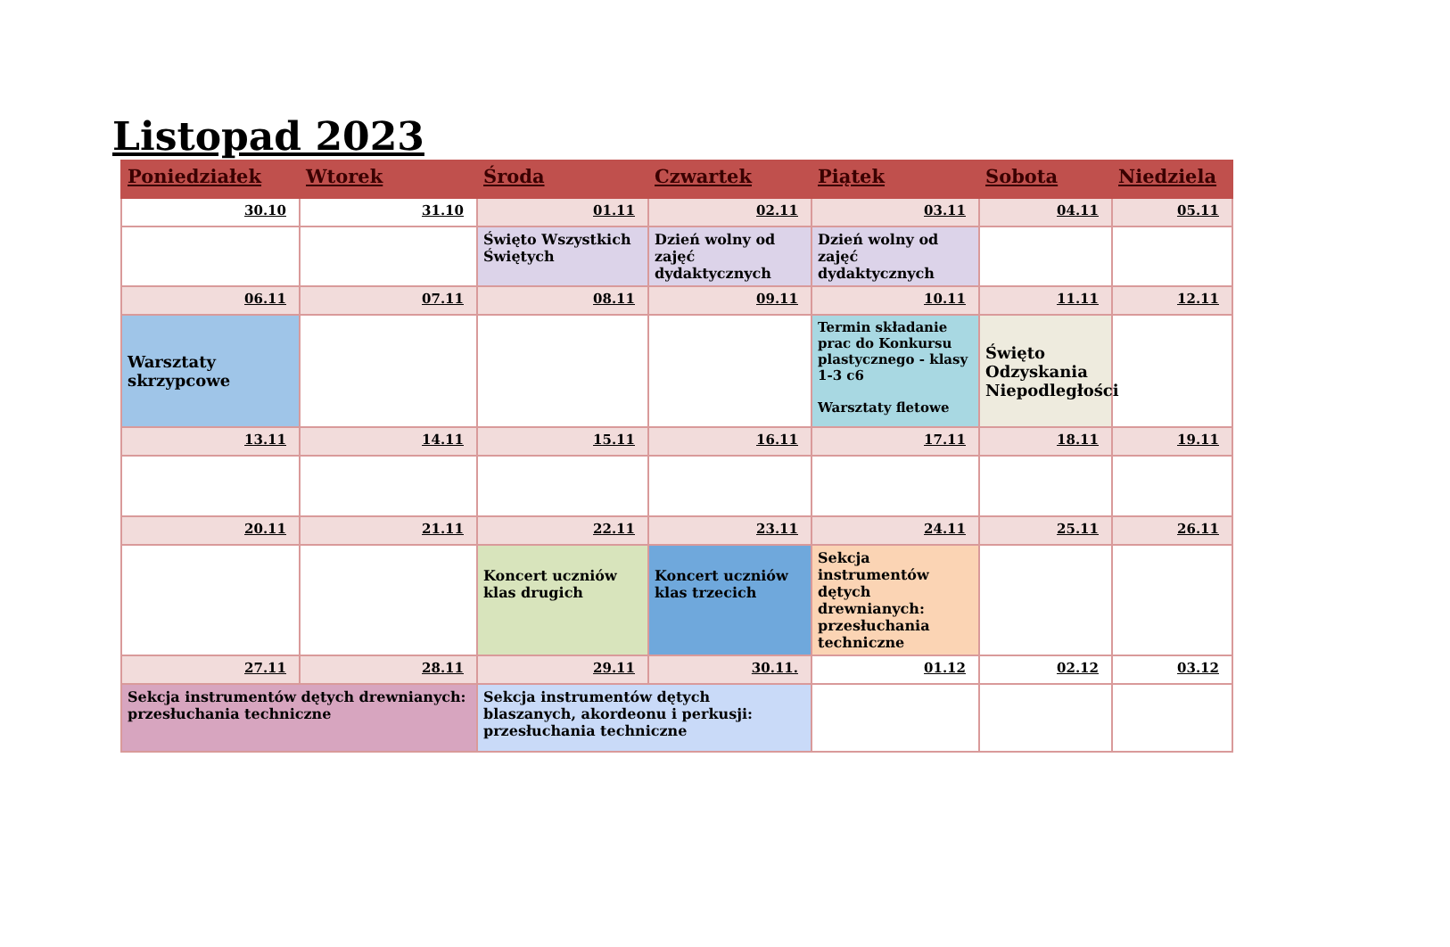Listopad 2023
| Poniedziałek | Wtorek | Środa | Czwartek | Piątek | Sobota | Niedziela |
| --- | --- | --- | --- | --- | --- | --- |
| 30.10 | 31.10 | 01.11 | 02.11 | 03.11 | 04.11 | 05.11 |
| | | Święto Wszystkich Świętych | Dzień wolny od zajęć dydaktycznych | Dzień wolny od zajęć dydaktycznych | | |
| 06.11 | 07.11 | 08.11 | 09.11 | 10.11 | 11.11 | 12.11 |
| Warsztaty skrzypcowe | | | | Termin składanie prac do Konkursu plastycznego - klasy 1-3 c6 Warsztaty fletowe | Święto Odzyskania Niepodległości | |
| 13.11 | 14.11 | 15.11 | 16.11 | 17.11 | 18.11 | 19.11 |
| 20.11 | 21.11 | 22.11 | 23.11 | 24.11 | 25.11 | 26.11 |
| | | Koncert uczniów klas drugich | Koncert uczniów klas trzecich | Sekcja instrumentów dętych drewnianych: przesłuchania techniczne | | |
| 27.11 | 28.11 | 29.11 | 30.11. | 01.12 | 02.12 | 03.12 |
| Sekcja instrumentów dętych drewnianych: przesłuchania techniczne | | Sekcja instrumentów dętych blaszanych, akordeonu i perkusji: przesłuchania techniczne | | | | |